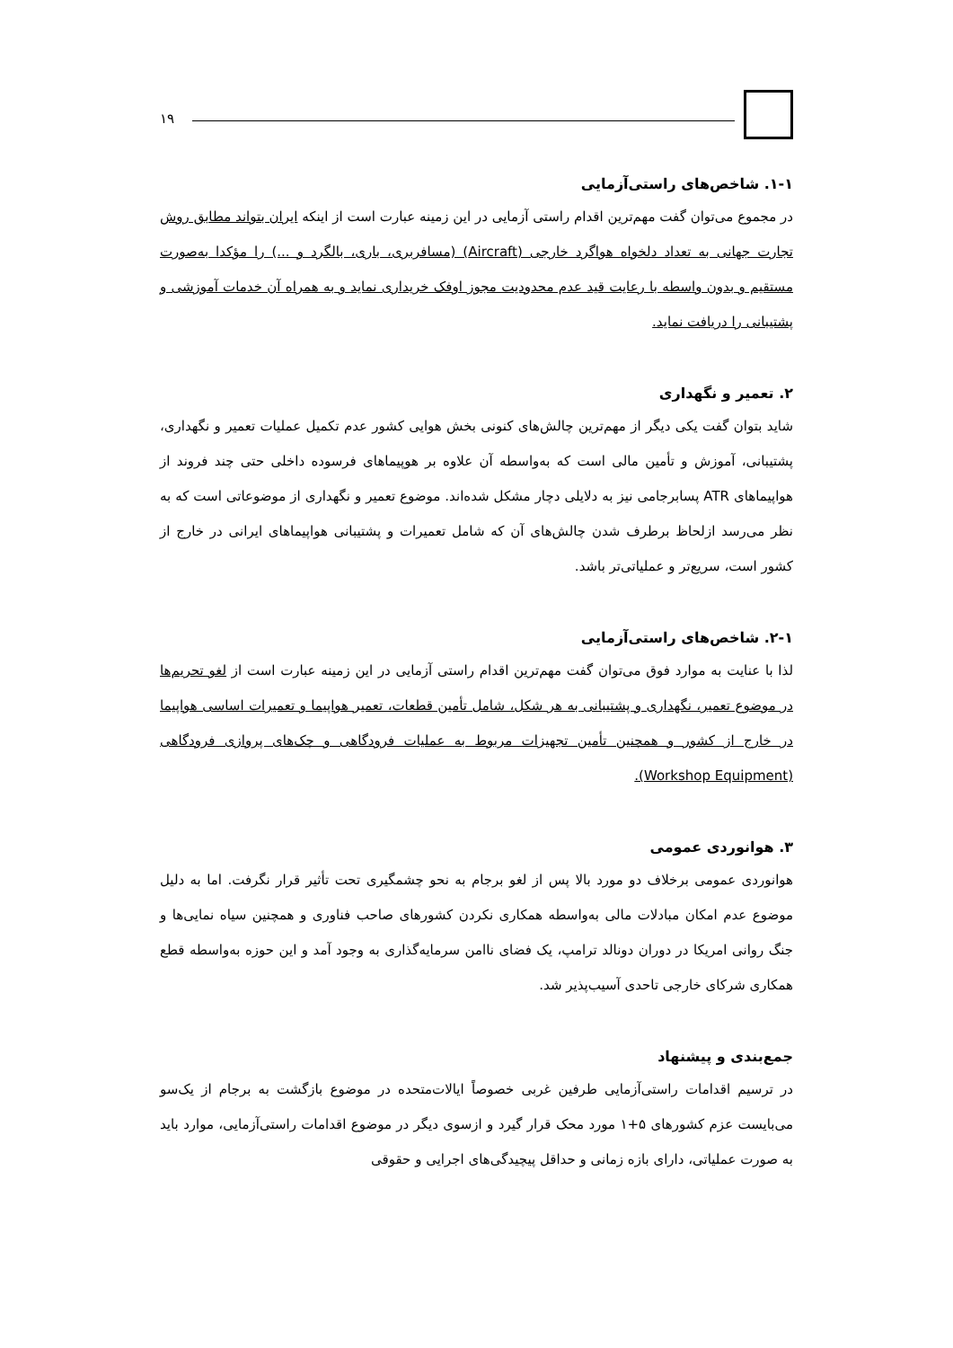۱۹
۱-۱. شاخص‌های راستی‌آزمایی
در مجموع می‌توان گفت مهم‌ترین اقدام راستی آزمایی در این زمینه عبارت است از اینکه ایران بتواند مطابق روش تجارت جهانی به تعداد دلخواه هواگرد خارجی (Aircraft) (مسافربری، باری، بالگرد و ...) را مؤکدا به‌صورت مستقیم و بدون واسطه با رعایت قید عدم محدودیت مجوز اوفک خریداری نماید و به همراه آن خدمات آموزشی و پشتیبانی را دریافت نماید.
۲. تعمیر و نگهداری
شاید بتوان گفت یکی دیگر از مهم‌ترین چالش‌های کنونی بخش هوایی کشور عدم تکمیل عملیات تعمیر و نگهداری، پشتیبانی، آموزش و تأمین مالی است که به‌واسطه آن علاوه بر هوپیماهای فرسوده داخلی حتی چند فروند از هواپیماهای ATR پسابرجامی نیز به دلایلی دچار مشکل شده‌اند. موضوع تعمیر و نگهداری از موضوعاتی است که به نظر می‌رسد ازلحاظ برطرف شدن چالش‌های آن که شامل تعمیرات و پشتیبانی هواپیماهای ایرانی در خارج از کشور است، سریع‌تر و عملیاتی‌تر باشد.
۲-۱. شاخص‌های راستی‌آزمایی
لذا با عنایت به موارد فوق می‌توان گفت مهم‌ترین اقدام راستی آزمایی در این زمینه عبارت است از لغو تحریم‌ها در موضوع تعمیر، نگهداری و پشتیبانی به هر شکل، شامل تأمین قطعات، تعمیر هواپیما و تعمیرات اساسی هواپیما در خارج از کشور و همچنین تأمین تجهیزات مربوط به عملیات فرودگاهی و چک‌های پروازی فرودگاهی (Workshop Equipment).
۳. هوانوردی عمومی
هوانوردی عمومی برخلاف دو مورد بالا پس از لغو برجام به نحو چشمگیری تحت تأثیر قرار نگرفت. اما به دلیل موضوع عدم امکان مبادلات مالی به‌واسطه همکاری نکردن کشورهای صاحب فناوری و همچنین سیاه نمایی‌ها و جنگ روانی امریکا در دوران دونالد ترامپ، یک فضای ناامن سرمایه‌گذاری به وجود آمد و این حوزه به‌واسطه قطع همکاری شرکای خارجی تاحدی آسیب‌پذیر شد.
جمع‌بندی و پیشنهاد
در ترسیم اقدامات راستی‌آزمایی طرفین غربی خصوصاً ایالات‌متحده در موضوع بازگشت به برجام از یک‌سو می‌بایست عزم کشورهای ۵+۱ مورد محک قرار گیرد و ازسوی دیگر در موضوع اقدامات راستی‌آزمایی، موارد باید به صورت عملیاتی، دارای بازه زمانی و حداقل پیچیدگی‌های اجرایی و حقوقی